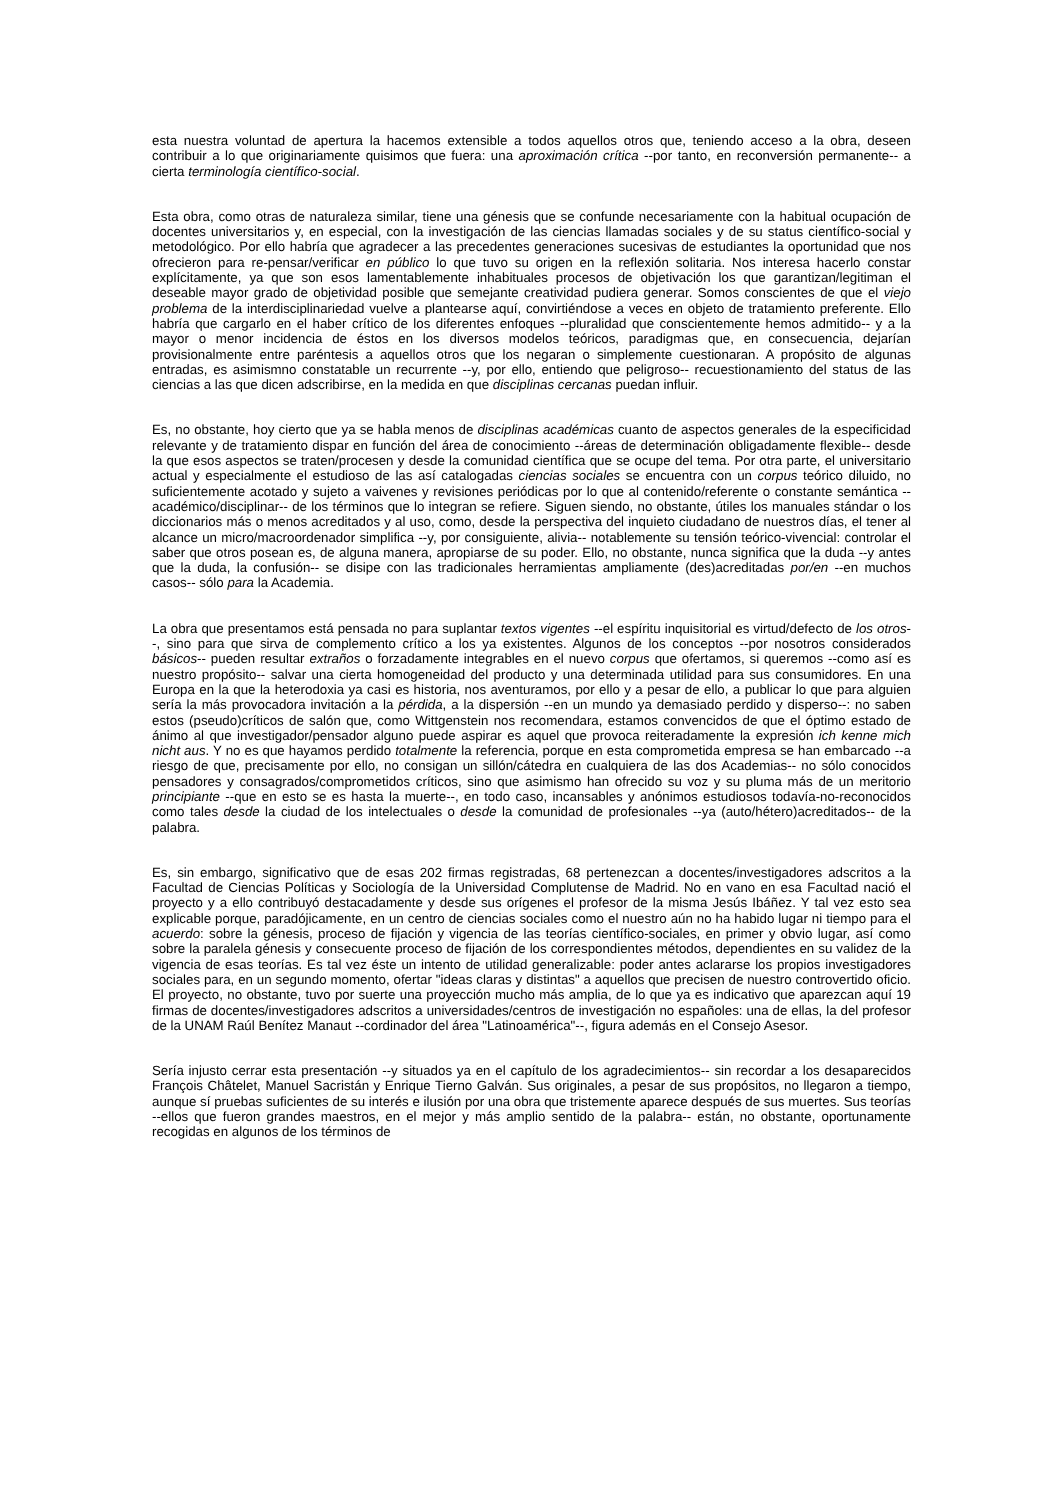esta nuestra voluntad de apertura la hacemos extensible a todos aquellos otros que, teniendo acceso a la obra, deseen contribuir a lo que originariamente quisimos que fuera: una aproximación crítica --por tanto, en reconversión permanente-- a cierta terminología científico-social.
Esta obra, como otras de naturaleza similar, tiene una génesis que se confunde necesariamente con la habitual ocupación de docentes universitarios y, en especial, con la investigación de las ciencias llamadas sociales y de su status científico-social y metodológico. Por ello habría que agradecer a las precedentes generaciones sucesivas de estudiantes la oportunidad que nos ofrecieron para re-pensar/verificar en público lo que tuvo su origen en la reflexión solitaria. Nos interesa hacerlo constar explícitamente, ya que son esos lamentablemente inhabituales procesos de objetivación los que garantizan/legitiman el deseable mayor grado de objetividad posible que semejante creatividad pudiera generar. Somos conscientes de que el viejo problema de la interdisciplinariedad vuelve a plantearse aquí, convirtiéndose a veces en objeto de tratamiento preferente. Ello habría que cargarlo en el haber crítico de los diferentes enfoques --pluralidad que conscientemente hemos admitido-- y a la mayor o menor incidencia de éstos en los diversos modelos teóricos, paradigmas que, en consecuencia, dejarían provisionalmente entre paréntesis a aquellos otros que los negaran o simplemente cuestionaran. A propósito de algunas entradas, es asimismno constatable un recurrente --y, por ello, entiendo que peligroso-- recuestionamiento del status de las ciencias a las que dicen adscribirse, en la medida en que disciplinas cercanas puedan influir.
Es, no obstante, hoy cierto que ya se habla menos de disciplinas académicas cuanto de aspectos generales de la especificidad relevante y de tratamiento dispar en función del área de conocimiento --áreas de determinación obligadamente flexible-- desde la que esos aspectos se traten/procesen y desde la comunidad científica que se ocupe del tema. Por otra parte, el universitario actual y especialmente el estudioso de las así catalogadas ciencias sociales se encuentra con un corpus teórico diluido, no suficientemente acotado y sujeto a vaivenes y revisiones periódicas por lo que al contenido/referente o constante semántica --académico/disciplinar-- de los términos que lo integran se refiere. Siguen siendo, no obstante, útiles los manuales stándar o los diccionarios más o menos acreditados y al uso, como, desde la perspectiva del inquieto ciudadano de nuestros días, el tener al alcance un micro/macroordenador simplifica --y, por consiguiente, alivia-- notablemente su tensión teórico-vivencial: controlar el saber que otros posean es, de alguna manera, apropiarse de su poder. Ello, no obstante, nunca significa que la duda --y antes que la duda, la confusión-- se disipe con las tradicionales herramientas ampliamente (des)acreditadas por/en --en muchos casos-- sólo para la Academia.
La obra que presentamos está pensada no para suplantar textos vigentes --el espíritu inquisitorial es virtud/defecto de los otros--, sino para que sirva de complemento crítico a los ya existentes. Algunos de los conceptos --por nosotros considerados básicos-- pueden resultar extraños o forzadamente integrables en el nuevo corpus que ofertamos, si queremos --como así es nuestro propósito-- salvar una cierta homogeneidad del producto y una determinada utilidad para sus consumidores. En una Europa en la que la heterodoxia ya casi es historia, nos aventuramos, por ello y a pesar de ello, a publicar lo que para alguien sería la más provocadora invitación a la pérdida, a la dispersión --en un mundo ya demasiado perdido y disperso--: no saben estos (pseudo)críticos de salón que, como Wittgenstein nos recomendara, estamos convencidos de que el óptimo estado de ánimo al que investigador/pensador alguno puede aspirar es aquel que provoca reiteradamente la expresión ich kenne mich nicht aus. Y no es que hayamos perdido totalmente la referencia, porque en esta comprometida empresa se han embarcado --a riesgo de que, precisamente por ello, no consigan un sillón/cátedra en cualquiera de las dos Academias-- no sólo conocidos pensadores y consagrados/comprometidos críticos, sino que asimismo han ofrecido su voz y su pluma más de un meritorio principiante --que en esto se es hasta la muerte--, en todo caso, incansables y anónimos estudiosos todavía-no-reconocidos como tales desde la ciudad de los intelectuales o desde la comunidad de profesionales --ya (auto/hétero)acreditados-- de la palabra.
Es, sin embargo, significativo que de esas 202 firmas registradas, 68 pertenezcan a docentes/investigadores adscritos a la Facultad de Ciencias Políticas y Sociología de la Universidad Complutense de Madrid. No en vano en esa Facultad nació el proyecto y a ello contribuyó destacadamente y desde sus orígenes el profesor de la misma Jesús Ibáñez. Y tal vez esto sea explicable porque, paradójicamente, en un centro de ciencias sociales como el nuestro aún no ha habido lugar ni tiempo para el acuerdo: sobre la génesis, proceso de fijación y vigencia de las teorías científico-sociales, en primer y obvio lugar, así como sobre la paralela génesis y consecuente proceso de fijación de los correspondientes métodos, dependientes en su validez de la vigencia de esas teorías. Es tal vez éste un intento de utilidad generalizable: poder antes aclararse los propios investigadores sociales para, en un segundo momento, ofertar "ideas claras y distintas" a aquellos que precisen de nuestro controvertido oficio. El proyecto, no obstante, tuvo por suerte una proyección mucho más amplia, de lo que ya es indicativo que aparezcan aquí 19 firmas de docentes/investigadores adscritos a universidades/centros de investigación no españoles: una de ellas, la del profesor de la UNAM Raúl Benítez Manaut --cordinador del área "Latinoamérica"--, figura además en el Consejo Asesor.
Sería injusto cerrar esta presentación --y situados ya en el capítulo de los agradecimientos-- sin recordar a los desaparecidos François Châtelet, Manuel Sacristán y Enrique Tierno Galván. Sus originales, a pesar de sus propósitos, no llegaron a tiempo, aunque sí pruebas suficientes de su interés e ilusión por una obra que tristemente aparece después de sus muertes. Sus teorías --ellos que fueron grandes maestros, en el mejor y más amplio sentido de la palabra-- están, no obstante, oportunamente recogidas en algunos de los términos de